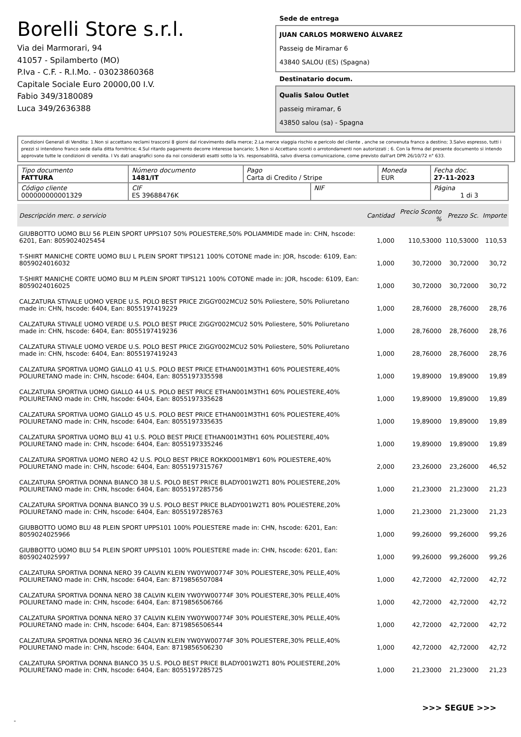Borelli Store s.r.l.
Via dei Marmorari, 94
41057 - Spilamberto (MO)
P.Iva - C.F. - R.I.Mo. - 03023860368
Capitale Sociale Euro 20000,00 I.V.
Fabio 349/3180089
Luca 349/2636388
Sede de entrega
JUAN CARLOS MORWENO ÁLVAREZ
Passeig de Miramar 6
43840 SALOU (ES) (Spagna)
Destinatario docum.
Qualis Salou Outlet
passeig miramar, 6
43850 salou (sa) - Spagna
Condizioni Generali di Vendita: 1.Non si accettano reclami trascorsi 8 giorni dal ricevimento della merce; 2.La merce viaggia rischio e pericolo del cliente , anche se convenuta franco a destino; 3.Salvo espresso, tutti i prezzi si intendono franco sede dalla ditta fornitrice; 4.Sul ritardo pagamento decorre interesse bancario; 5.Non si Accettano sconti o arrotondamenti non autorizzati ; 6. Con la firma del presente documento si intendo approvate tutte le condizioni di vendita. I Vs dati anagrafici sono da noi considerati esatti sotto la Vs. responsabilità, salvo diversa comunicazione, come previsto dall'art DPR 26/10/72 n° 633.
| Tipo documento FATTURA | Número documento 1481/IT | Pago Carta di Credito / Stripe | | Moneda EUR | Fecha doc. 27-11-2023 |
| Código cliente 000000000001329 | CIF ES 39688476K | | NIF | | Página 1 di 3 |
| Descripción merc. o servicio | Cantidad | Precio Sconto % | Prezzo Sc. | Importe |
| --- | --- | --- | --- | --- |
| GIUBBOTTO UOMO BLU 56 PLEIN SPORT UPPS107 50% POLIESTERE,50% POLIAMMIDE made in: CHN, hscode: 6201, Ean: 8059024025454 | 1,000 | 110,53000 | 110,53000 | 110,53 |
| T-SHIRT MANICHE CORTE UOMO BLU L PLEIN SPORT TIPS121 100% COTONE made in: JOR, hscode: 6109, Ean: 8059024016032 | 1,000 | 30,72000 | 30,72000 | 30,72 |
| T-SHIRT MANICHE CORTE UOMO BLU M PLEIN SPORT TIPS121 100% COTONE made in: JOR, hscode: 6109, Ean: 8059024016025 | 1,000 | 30,72000 | 30,72000 | 30,72 |
| CALZATURA STIVALE UOMO VERDE U.S. POLO BEST PRICE ZIGGY002MCU2 50% Poliestere, 50% Poliuretano made in: CHN, hscode: 6404, Ean: 8055197419229 | 1,000 | 28,76000 | 28,76000 | 28,76 |
| CALZATURA STIVALE UOMO VERDE U.S. POLO BEST PRICE ZIGGY002MCU2 50% Poliestere, 50% Poliuretano made in: CHN, hscode: 6404, Ean: 8055197419236 | 1,000 | 28,76000 | 28,76000 | 28,76 |
| CALZATURA STIVALE UOMO VERDE U.S. POLO BEST PRICE ZIGGY002MCU2 50% Poliestere, 50% Poliuretano made in: CHN, hscode: 6404, Ean: 8055197419243 | 1,000 | 28,76000 | 28,76000 | 28,76 |
| CALZATURA SPORTIVA UOMO GIALLO 41 U.S. POLO BEST PRICE ETHAN001M3TH1 60% POLIESTERE,40% POLIURETANO made in: CHN, hscode: 6404, Ean: 8055197335598 | 1,000 | 19,89000 | 19,89000 | 19,89 |
| CALZATURA SPORTIVA UOMO GIALLO 44 U.S. POLO BEST PRICE ETHAN001M3TH1 60% POLIESTERE,40% POLIURETANO made in: CHN, hscode: 6404, Ean: 8055197335628 | 1,000 | 19,89000 | 19,89000 | 19,89 |
| CALZATURA SPORTIVA UOMO GIALLO 45 U.S. POLO BEST PRICE ETHAN001M3TH1 60% POLIESTERE,40% POLIURETANO made in: CHN, hscode: 6404, Ean: 8055197335635 | 1,000 | 19,89000 | 19,89000 | 19,89 |
| CALZATURA SPORTIVA UOMO BLU 41 U.S. POLO BEST PRICE ETHAN001M3TH1 60% POLIESTERE,40% POLIURETANO made in: CHN, hscode: 6404, Ean: 8055197335246 | 1,000 | 19,89000 | 19,89000 | 19,89 |
| CALZATURA SPORTIVA UOMO NERO 42 U.S. POLO BEST PRICE ROKKO001MBY1 60% POLIESTERE,40% POLIURETANO made in: CHN, hscode: 6404, Ean: 8055197315767 | 2,000 | 23,26000 | 23,26000 | 46,52 |
| CALZATURA SPORTIVA DONNA BIANCO 38 U.S. POLO BEST PRICE BLADY001W2T1 80% POLIESTERE,20% POLIURETANO made in: CHN, hscode: 6404, Ean: 8055197285756 | 1,000 | 21,23000 | 21,23000 | 21,23 |
| CALZATURA SPORTIVA DONNA BIANCO 39 U.S. POLO BEST PRICE BLADY001W2T1 80% POLIESTERE,20% POLIURETANO made in: CHN, hscode: 6404, Ean: 8055197285763 | 1,000 | 21,23000 | 21,23000 | 21,23 |
| GIUBBOTTO UOMO BLU 48 PLEIN SPORT UPPS101 100% POLIESTERE made in: CHN, hscode: 6201, Ean: 8059024025966 | 1,000 | 99,26000 | 99,26000 | 99,26 |
| GIUBBOTTO UOMO BLU 54 PLEIN SPORT UPPS101 100% POLIESTERE made in: CHN, hscode: 6201, Ean: 8059024025997 | 1,000 | 99,26000 | 99,26000 | 99,26 |
| CALZATURA SPORTIVA DONNA NERO 39 CALVIN KLEIN YW0YW00774F 30% POLIESTERE,30% PELLE,40% POLIURETANO made in: CHN, hscode: 6404, Ean: 8719856507084 | 1,000 | 42,72000 | 42,72000 | 42,72 |
| CALZATURA SPORTIVA DONNA NERO 38 CALVIN KLEIN YW0YW00774F 30% POLIESTERE,30% PELLE,40% POLIURETANO made in: CHN, hscode: 6404, Ean: 8719856506766 | 1,000 | 42,72000 | 42,72000 | 42,72 |
| CALZATURA SPORTIVA DONNA NERO 37 CALVIN KLEIN YW0YW00774F 30% POLIESTERE,30% PELLE,40% POLIURETANO made in: CHN, hscode: 6404, Ean: 8719856506544 | 1,000 | 42,72000 | 42,72000 | 42,72 |
| CALZATURA SPORTIVA DONNA NERO 36 CALVIN KLEIN YW0YW00774F 30% POLIESTERE,30% PELLE,40% POLIURETANO made in: CHN, hscode: 6404, Ean: 8719856506230 | 1,000 | 42,72000 | 42,72000 | 42,72 |
| CALZATURA SPORTIVA DONNA BIANCO 35 U.S. POLO BEST PRICE BLADY001W2T1 80% POLIESTERE,20% POLIURETANO made in: CHN, hscode: 6404, Ean: 8055197285725 | 1,000 | 21,23000 | 21,23000 | 21,23 |
>>> SEGUE >>>
-